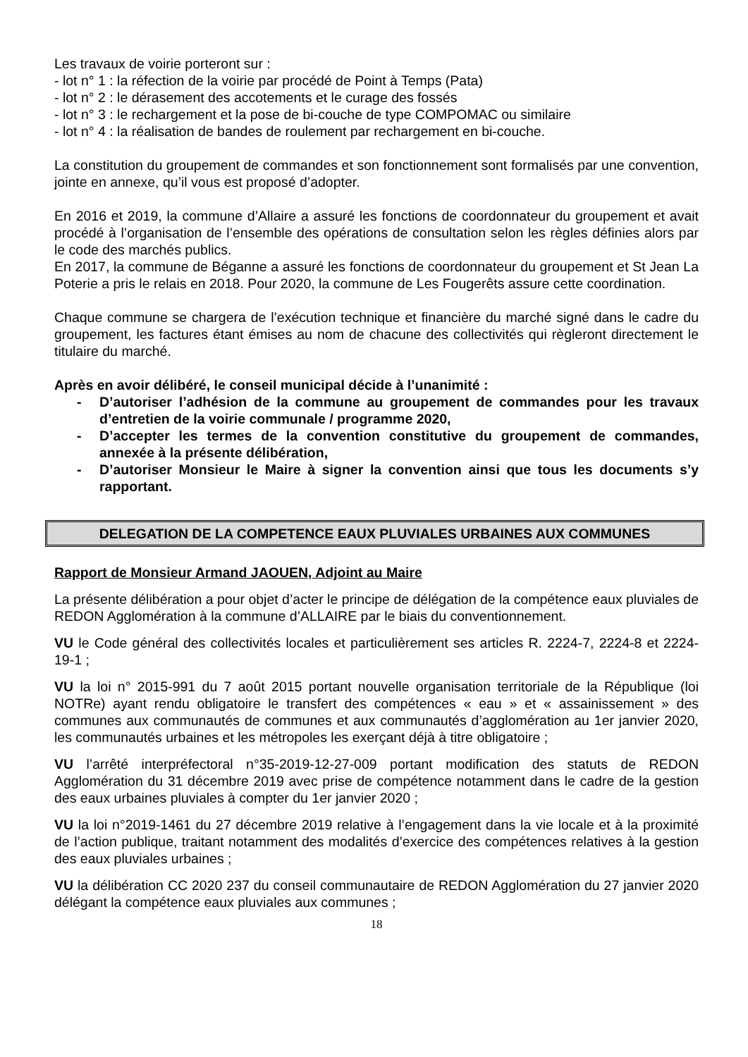Les travaux de voirie porteront sur :
- lot n° 1 : la réfection de la voirie par procédé de Point à Temps (Pata)
- lot n° 2 : le dérasement des accotements et le curage des fossés
- lot n° 3 : le rechargement et la pose de bi-couche de type COMPOMAC ou similaire
- lot n° 4 : la réalisation de bandes de roulement par rechargement en bi-couche.
La constitution du groupement de commandes et son fonctionnement sont formalisés par une convention, jointe en annexe, qu’il vous est proposé d’adopter.
En 2016 et 2019, la commune d’Allaire a assuré les fonctions de coordonnateur du groupement et avait procédé à l’organisation de l’ensemble des opérations de consultation selon les règles définies alors par le code des marchés publics.
En 2017, la commune de Béganne a assuré les fonctions de coordonnateur du groupement et St Jean La Poterie a pris le relais en 2018. Pour 2020, la commune de Les Fougerêts assure cette coordination.
Chaque commune se chargera de l’exécution technique et financière du marché signé dans le cadre du groupement, les factures étant émises au nom de chacune des collectivités qui règleront directement le titulaire du marché.
Après en avoir délibéré, le conseil municipal décide à l’unanimité :
- D’autoriser l’adhésion de la commune au groupement de commandes pour les travaux d’entretien de la voirie communale / programme 2020,
- D’accepter les termes de la convention constitutive du groupement de commandes, annexée à la présente délibération,
- D’autoriser Monsieur le Maire à signer la convention ainsi que tous les documents s’y rapportant.
DELEGATION DE LA COMPETENCE EAUX PLUVIALES URBAINES AUX COMMUNES
Rapport de Monsieur Armand JAOUEN, Adjoint au Maire
La présente délibération a pour objet d’acter le principe de délégation de la compétence eaux pluviales de REDON Agglomération à la commune d’ALLAIRE par le biais du conventionnement.
VU le Code général des collectivités locales et particulièrement ses articles R. 2224-7, 2224-8 et 2224-19-1 ;
VU la loi n° 2015-991 du 7 août 2015 portant nouvelle organisation territoriale de la République (loi NOTRe) ayant rendu obligatoire le transfert des compétences « eau » et « assainissement » des communes aux communautés de communes et aux communautés d’agglomération au 1er janvier 2020, les communautés urbaines et les métropoles les exerçant déjà à titre obligatoire ;
VU l’arrêté interpréfectoral n°35-2019-12-27-009 portant modification des statuts de REDON Agglomération du 31 décembre 2019 avec prise de compétence notamment dans le cadre de la gestion des eaux urbaines pluviales à compter du 1er janvier 2020 ;
VU la loi n°2019-1461 du 27 décembre 2019 relative à l’engagement dans la vie locale et à la proximité de l’action publique, traitant notamment des modalités d’exercice des compétences relatives à la gestion des eaux pluviales urbaines ;
VU la délibération CC 2020 237 du conseil communautaire de REDON Agglomération du 27 janvier 2020 délégant la compétence eaux pluviales aux communes ;
18